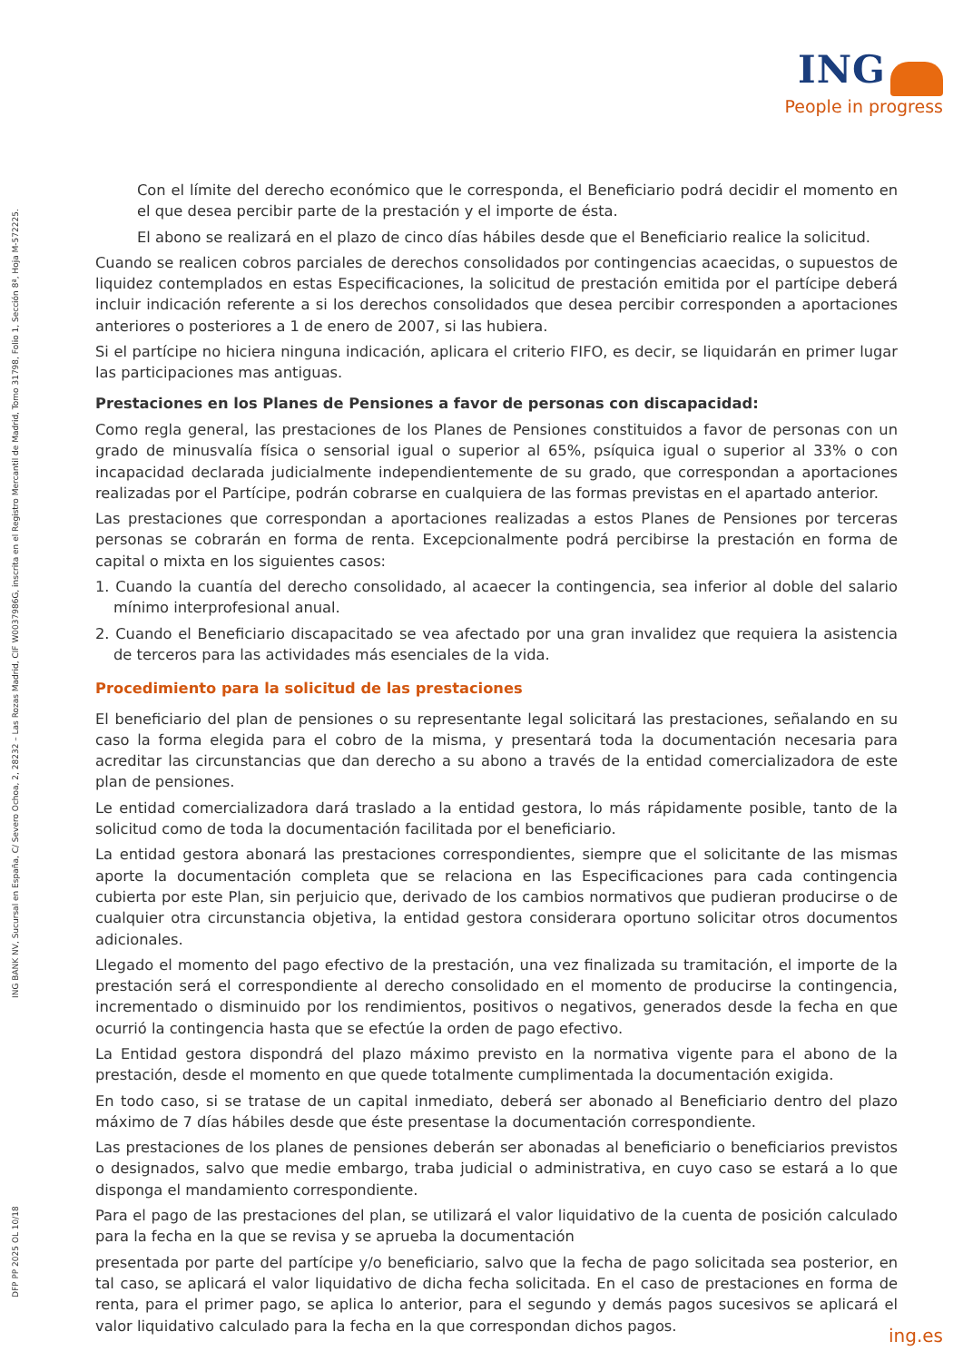ING
People in progress
DFP PP 2025 OL 10/18 ING BANK NV, Sucursal en España, C/ Severo Ochoa, 2, 28232 – Las Rozas Madrid, CIF W0037986G, inscrita en el Registro Mercantil de Madrid, Tomo 31798, Folio 1, Sección 8ª, Hoja M-572225.
Con el límite del derecho económico que le corresponda, el Beneficiario podrá decidir el momento en el que desea percibir parte de la prestación y el importe de ésta.
El abono se realizará en el plazo de cinco días hábiles desde que el Beneficiario realice la solicitud.
Cuando se realicen cobros parciales de derechos consolidados por contingencias acaecidas, o supuestos de liquidez contemplados en estas Especificaciones, la solicitud de prestación emitida por el partícipe deberá incluir indicación referente a si los derechos consolidados que desea percibir corresponden a aportaciones anteriores o posteriores a 1 de enero de 2007, si las hubiera.
Si el partícipe no hiciera ninguna indicación, aplicara el criterio FIFO, es decir, se liquidarán en primer lugar las participaciones mas antiguas.
Prestaciones en los Planes de Pensiones a favor de personas con discapacidad:
Como regla general, las prestaciones de los Planes de Pensiones constituidos a favor de personas con un grado de minusvalía física o sensorial igual o superior al 65%, psíquica igual o superior al 33% o con incapacidad declarada judicialmente independientemente de su grado, que correspondan a aportaciones realizadas por el Partícipe, podrán cobrarse en cualquiera de las formas previstas en el apartado anterior.
Las prestaciones que correspondan a aportaciones realizadas a estos Planes de Pensiones por terceras personas se cobrarán en forma de renta. Excepcionalmente podrá percibirse la prestación en forma de capital o mixta en los siguientes casos:
1. Cuando la cuantía del derecho consolidado, al acaecer la contingencia, sea inferior al doble del salario mínimo interprofesional anual.
2. Cuando el Beneficiario discapacitado se vea afectado por una gran invalidez que requiera la asistencia de terceros para las actividades más esenciales de la vida.
Procedimiento para la solicitud de las prestaciones
El beneficiario del plan de pensiones o su representante legal solicitará las prestaciones, señalando en su caso la forma elegida para el cobro de la misma, y presentará toda la documentación necesaria para acreditar las circunstancias que dan derecho a su abono a través de la entidad comercializadora de este plan de pensiones.
Le entidad comercializadora dará traslado a la entidad gestora, lo más rápidamente posible, tanto de la solicitud como de toda la documentación facilitada por el beneficiario.
La entidad gestora abonará las prestaciones correspondientes, siempre que el solicitante de las mismas aporte la documentación completa que se relaciona en las Especificaciones para cada contingencia cubierta por este Plan, sin perjuicio que, derivado de los cambios normativos que pudieran producirse o de cualquier otra circunstancia objetiva, la entidad gestora considerara oportuno solicitar otros documentos adicionales.
Llegado el momento del pago efectivo de la prestación, una vez finalizada su tramitación, el importe de la prestación será el correspondiente al derecho consolidado en el momento de producirse la contingencia, incrementado o disminuido por los rendimientos, positivos o negativos, generados desde la fecha en que ocurrió la contingencia hasta que se efectúe la orden de pago efectivo.
La Entidad gestora dispondrá del plazo máximo previsto en la normativa vigente para el abono de la prestación, desde el momento en que quede totalmente cumplimentada la documentación exigida.
En todo caso, si se tratase de un capital inmediato, deberá ser abonado al Beneficiario dentro del plazo máximo de 7 días hábiles desde que éste presentase la documentación correspondiente.
Las prestaciones de los planes de pensiones deberán ser abonadas al beneficiario o beneficiarios previstos o designados, salvo que medie embargo, traba judicial o administrativa, en cuyo caso se estará a lo que disponga el mandamiento correspondiente.
Para el pago de las prestaciones del plan, se utilizará el valor liquidativo de la cuenta de posición calculado para la fecha en la que se revisa y se aprueba la documentación
presentada por parte del partícipe y/o beneficiario, salvo que la fecha de pago solicitada sea posterior, en tal caso, se aplicará el valor liquidativo de dicha fecha solicitada. En el caso de prestaciones en forma de renta, para el primer pago, se aplica lo anterior, para el segundo y demás pagos sucesivos se aplicará el valor liquidativo calculado para la fecha en la que correspondan dichos pagos.
ing.es